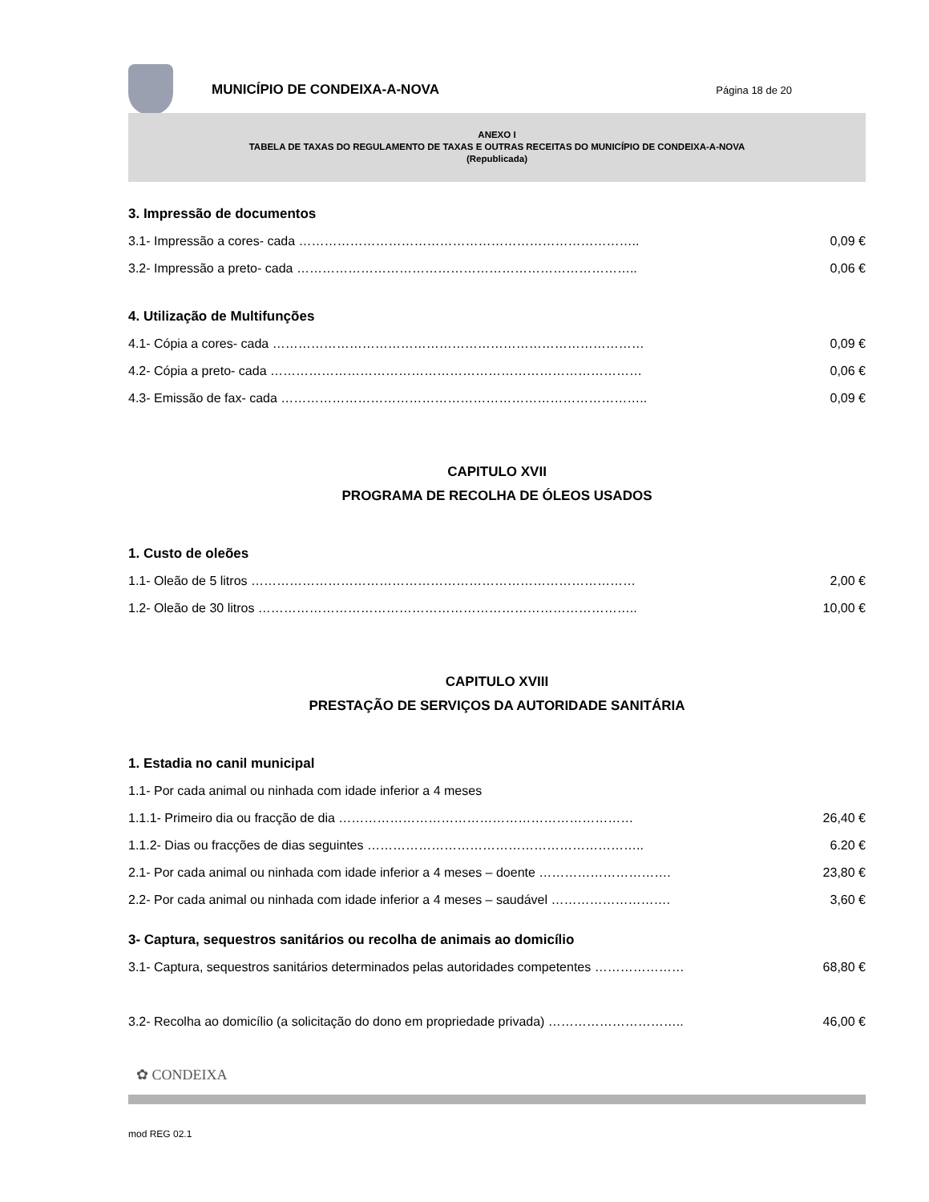MUNICÍPIO DE CONDEIXA-A-NOVA
Página 18 de 20
ANEXO I
TABELA DE TAXAS DO REGULAMENTO DE TAXAS E OUTRAS RECEITAS DO MUNICÍPIO DE CONDEIXA-A-NOVA
(Republicada)
3. Impressão de documentos
3.1- Impressão a cores- cada …………………………………………………………………….. 0,09 €
3.2- Impressão a preto- cada …………………………………………………………………….. 0,06 €
4. Utilização de Multifunções
4.1- Cópia a cores- cada …………………………………………………………………………… 0,09 €
4.2- Cópia a preto- cada …………………………………………………………………………… 0,06 €
4.3- Emissão de fax- cada ………………………………………………………………………….. 0,09 €
CAPITULO XVII
PROGRAMA DE RECOLHA DE ÓLEOS USADOS
1. Custo de oleões
1.1- Oleão de 5 litros ……………………………………………………………………………… 2,00 €
1.2- Oleão de 30 litros …………………………………………………………………………….. 10,00 €
CAPITULO XVIII
PRESTAÇÃO DE SERVIÇOS DA AUTORIDADE SANITÁRIA
1. Estadia no canil municipal
1.1- Por cada animal ou ninhada com idade inferior a 4 meses
1.1.1- Primeiro dia ou fracção de dia …………………………………………………………… 26,40 €
1.1.2- Dias ou fracções de dias seguintes ……………………………………………………….. 6.20 €
2.1- Por cada animal ou ninhada com idade inferior a 4 meses – doente …………………………. 23,80 €
2.2- Por cada animal ou ninhada com idade inferior a 4 meses – saudável ………………………. 3,60 €
3- Captura, sequestros sanitários ou recolha de animais ao domicílio
3.1- Captura, sequestros sanitários determinados pelas autoridades competentes ………………… 68,80 €
3.2- Recolha ao domicílio (a solicitação do dono em propriedade privada) ………………………….. 46,00 €
✿ CONDEIXA
mod REG 02.1